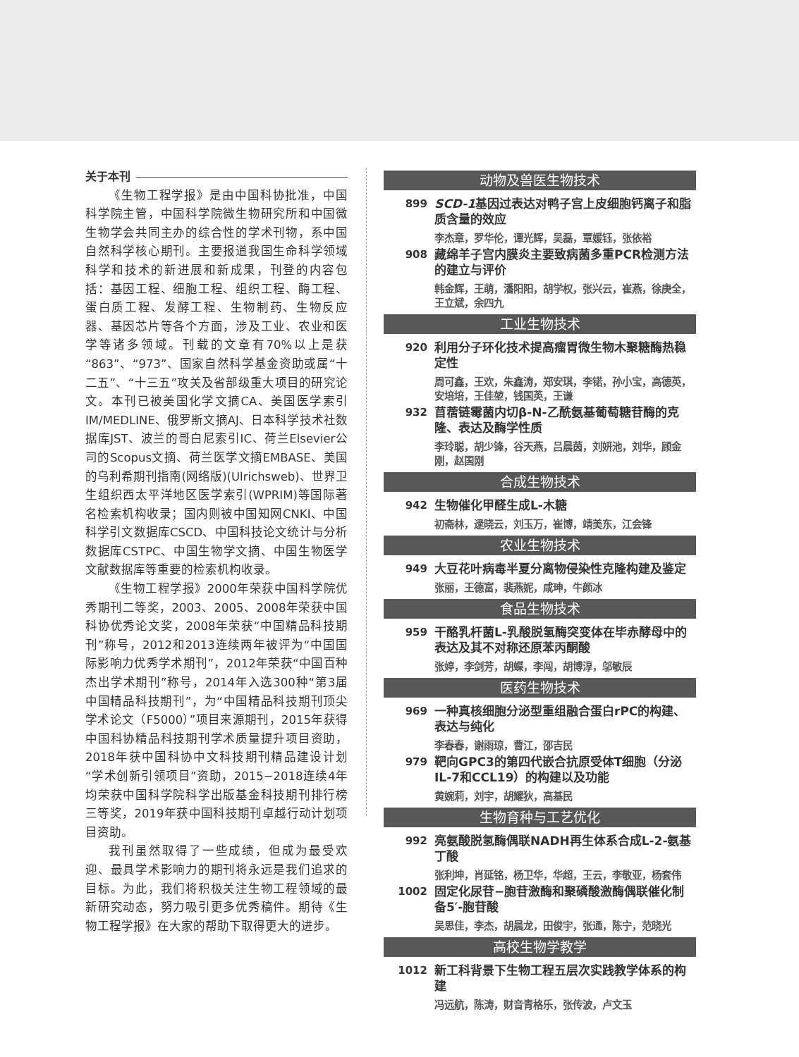关于本刊
《生物工程学报》是由中国科协批准，中国科学院主管，中国科学院微生物研究所和中国微生物学会共同主办的综合性的学术刊物，系中国自然科学核心期刊。主要报道我国生命科学领域科学和技术的新进展和新成果，刊登的内容包括：基因工程、细胞工程、组织工程、酶工程、蛋白质工程、发酵工程、生物制药、生物反应器、基因芯片等各个方面，涉及工业、农业和医学等诸多领域。刊载的文章有70%以上是获“863”、“973”、国家自然科学基金资助或属“十二五”、“十三五”攻关及省部级重大项目的研究论文。本刊已被美国化学文摘CA、美国医学索引IM/MEDLINE、俄罗斯文摘AJ、日本科学技术社数据库JST、波兰的哥白尼索引IC、荷兰Elsevier公司的Scopus文摘、荷兰医学文摘EMBASE、美国的乌利希期刊指南(网络版)(Ulrichsweb)、世界卫生组织西太平洋地区医学索引(WPRIM)等国际著名检索机构收录；国内则被中国知网CNKI、中国科学引文数据库CSCD、中国科技论文统计与分析数据库CSTPC、中国生物学文摘、中国生物医学文献数据库等重要的检索机构收录。
《生物工程学报》2000年荣获中国科学院优秀期刊二等奖，2003、2005、2008年荣获中国科协优秀论文奖，2008年荣获“中国精品科技期刊”称号，2012和2013连续两年被评为“中国国际影响力优秀学术期刊”，2012年荣获“中国百种杰出学术期刊”称号，2014年入选300种“第3届中国精品科技期刊”，为“中国精品科技期刊顶尖学术论文（F5000）”项目来源期刊，2015年获得中国科协精品科技期刊学术质量提升项目资助，2018年获中国科协中文科技期刊精品建设计划“学术创新引领项目”资助，2015−2018连续4年均荣获中国科学院科学出版基金科技期刊排行榜三等奖，2019年获中国科技期刊卓越行动计划项目资助。
我刊虽然取得了一些成绩，但成为最受欢迎、最具学术影响力的期刊将永远是我们追求的目标。为此，我们将积极关注生物工程领域的最新研究动态，努力吸引更多优秀稿件。期待《生物工程学报》在大家的帮助下取得更大的进步。
动物及兽医生物技术
899 SCD-1基因过表达对鸭子宫上皮细胞钙离子和脂质含量的效应
李杰章，罗华伦，谭光辉，吴磊，覃媛钰，张依裕
908 藏绵羊子宫内膜炎主要致病菌多重PCR检测方法的建立与评价
韩金辉，王萌，潘阳阳，胡学权，张兴云，崔燕，徐庚全，王立斌，余四九
工业生物技术
920 利用分子环化技术提高瘤胃微生物木聚糖酶热稳定性
周可鑫，王欢，朱鑫涛，郑安琪，李锘，孙小宝，高德英，安培培，王佳堃，钱国英，王谦
932 苜蓿链霉菌内切β-N-乙酰氨基葡萄糖苷酶的克隆、表达及酶学性质
李玲聪，胡少锋，谷天燕，吕晨茵，刘妍池，刘华，顾金刚，赵国刚
合成生物技术
942 生物催化甲醛生成L-木糖
初斋林，逯晓云，刘玉万，崔博，靖美东，江会锋
农业生物技术
949 大豆花叶病毒半夏分离物侵染性克隆构建及鉴定
张丽，王德富，裴燕妮，咸珅，牛颜冰
食品生物技术
959 干酪乳杆菌L-乳酸脱氢酶突变体在毕赤酵母中的表达及其不对称还原苯丙酮酸
张婷，李剑芳，胡蝶，李闯，胡博淳，邬敏辰
医药生物技术
969 一种真核细胞分泌型重组融合蛋白rPC的构建、表达与纯化
李春春，谢雨琼，曹江，邵吉民
979 靶向GPC3的第四代嵌合抗原受体T细胞（分泌IL-7和CCL19）的构建以及功能
黄婉莉，刘宇，胡耀狄，高基民
生物育种与工艺优化
992 亮氨酸脱氢酶偶联NADH再生体系合成L-2-氨基丁酸
张利坤，肖延铭，杨卫华，华超，王云，李敬亚，杨套伟
1002 固定化尿苷−胞苷激酶和聚磷酸激酶偶联催化制备5′-胞苷酸
吴思佳，李杰，胡晨龙，田俊宇，张通，陈宁，范晓光
高校生物学教学
1012 新工科背景下生物工程五层次实践教学体系的构建
冯远航，陈涛，财音青格乐，张传波，卢文玉